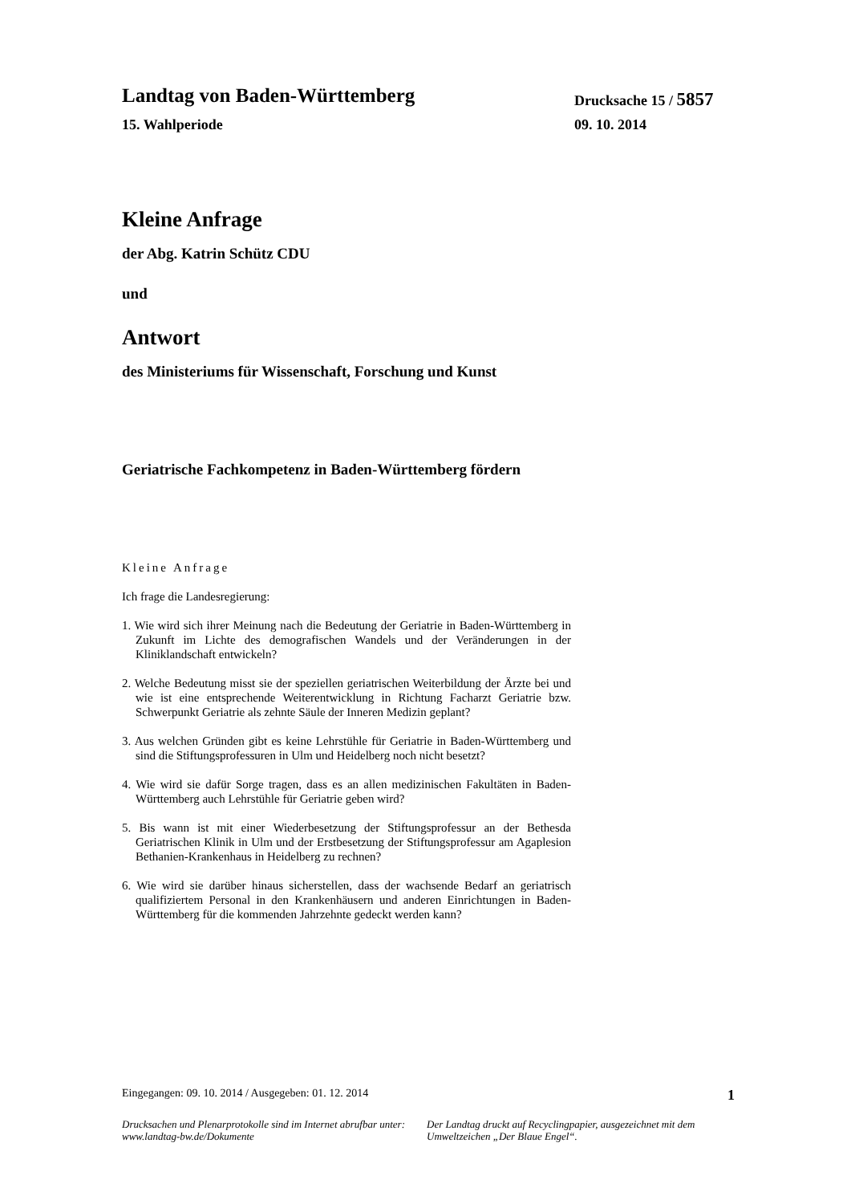Landtag von Baden-Württemberg
Drucksache 15 / 5857
15. Wahlperiode 09. 10. 2014
Kleine Anfrage
der Abg. Katrin Schütz CDU
und
Antwort
des Ministeriums für Wissenschaft, Forschung und Kunst
Geriatrische Fachkompetenz in Baden-Württemberg fördern
Kleine Anfrage
Ich frage die Landesregierung:
1. Wie wird sich ihrer Meinung nach die Bedeutung der Geriatrie in Baden-Württemberg in Zukunft im Lichte des demografischen Wandels und der Veränderungen in der Kliniklandschaft entwickeln?
2. Welche Bedeutung misst sie der speziellen geriatrischen Weiterbildung der Ärzte bei und wie ist eine entsprechende Weiterentwicklung in Richtung Facharzt Geriatrie bzw. Schwerpunkt Geriatrie als zehnte Säule der Inneren Medizin geplant?
3. Aus welchen Gründen gibt es keine Lehrstühle für Geriatrie in Baden-Württemberg und sind die Stiftungsprofessuren in Ulm und Heidelberg noch nicht besetzt?
4. Wie wird sie dafür Sorge tragen, dass es an allen medizinischen Fakultäten in Baden-Württemberg auch Lehrstühle für Geriatrie geben wird?
5. Bis wann ist mit einer Wiederbesetzung der Stiftungsprofessur an der Bethesda Geriatrischen Klinik in Ulm und der Erstbesetzung der Stiftungsprofessur am Agaplesion Bethanien-Krankenhaus in Heidelberg zu rechnen?
6. Wie wird sie darüber hinaus sicherstellen, dass der wachsende Bedarf an geriatrisch qualifiziertem Personal in den Krankenhäusern und anderen Einrichtungen in Baden-Württemberg für die kommenden Jahrzehnte gedeckt werden kann?
Eingegangen: 09. 10. 2014 / Ausgegeben: 01. 12. 2014 1
Drucksachen und Plenarprotokolle sind im Internet abrufbar unter: www.landtag-bw.de/Dokumente
Der Landtag druckt auf Recyclingpapier, ausgezeichnet mit dem Umweltzeichen „Der Blaue Engel“.